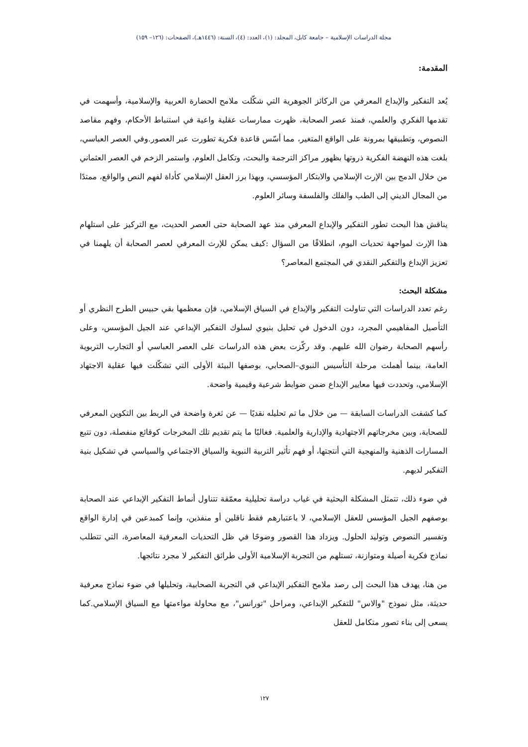مجلة الدراسات الإسلامية – جامعة كابل، المجلد: (١)، العدد: (٤)، السنة: (١٤٤٦هـ)، الصفحات: (١٢٦– ١٥٩)
المقدمة:
يُعد التفكير والإبداع المعرفي من الركائز الجوهرية التي شكّلت ملامح الحضارة العربية والإسلامية، وأسهمت في تقدمها الفكري والعلمي، فمنذ عصر الصحابة، ظهرت ممارسات عقلية واعية في استنباط الأحكام، وفهم مقاصد النصوص، وتطبيقها بمرونة على الواقع المتغير، مما أسّس قاعدة فكرية تطورت عبر العصور.وفي العصر العباسي، بلغت هذه النهضة الفكرية ذروتها بظهور مراكز الترجمة والبحث، وتكامل العلوم، واستمر الزخم في العصر العثماني من خلال الدمج بين الإرث الإسلامي والابتكار المؤسسي، وبهذا برز العقل الإسلامي كأداة لفهم النص والواقع، ممتدًا من المجال الديني إلى الطب والفلك والفلسفة وسائر العلوم.
يناقش هذا البحث تطور التفكير والإبداع المعرفي منذ عهد الصحابة حتى العصر الحديث، مع التركيز على استلهام هذا الإرث لمواجهة تحديات اليوم، انطلاقًا من السؤال :كيف يمكن للإرث المعرفي لعصر الصحابة أن يلهمنا في تعزيز الإبداع والتفكير النقدي في المجتمع المعاصر؟
مشكلة البحث:
رغم تعدد الدراسات التي تناولت التفكير والإبداع في السياق الإسلامي، فإن معظمها بقي حبيس الطرح النظري أو التأصيل المفاهيمي المجرد، دون الدخول في تحليل بنيوي لسلوك التفكير الإبداعي عند الجيل المؤسس، وعلى رأسهم الصحابة رضوان الله عليهم. وقد ركّزت بعض هذه الدراسات على العصر العباسي أو التجارب التربوية العامة، بينما أهملت مرحلة التأسيس النبوي–الصحابي، بوصفها البيئة الأولى التي تشكّلت فيها عقلية الاجتهاد الإسلامي، وتحددت فيها معايير الإبداع ضمن ضوابط شرعية وقيمية واضحة.
كما كشفت الدراسات السابقة — من خلال ما تم تحليله نقديًا — عن ثغرة واضحة في الربط بين التكوين المعرفي للصحابة، وبين مخرجاتهم الاجتهادية والإدارية والعلمية. فغالبًا ما يتم تقديم تلك المخرجات كوقائع منفصلة، دون تتبع المسارات الذهنية والمنهجية التي أنتجتها، أو فهم تأثير التربية النبوية والسياق الاجتماعي والسياسي في تشكيل بنية التفكير لديهم.
في ضوء ذلك، تتمثل المشكلة البحثية في غياب دراسة تحليلية معمّقة تتناول أنماط التفكير الإبداعي عند الصحابة بوصفهم الجيل المؤسس للعقل الإسلامي، لا باعتبارهم فقط ناقلين أو منفذين، وإنما كمبدعين في إدارة الواقع وتفسير النصوص وتوليد الحلول. ويزداد هذا القصور وضوحًا في ظل التحديات المعرفية المعاصرة، التي تتطلب نماذج فكرية أصيلة ومتوازنة، تستلهم من التجربة الإسلامية الأولى طرائق التفكير لا مجرد نتائجها.
من هنا، يهدف هذا البحث إلى رصد ملامح التفكير الإبداعي في التجربة الصحابية، وتحليلها في ضوء نماذج معرفية حديثة، مثل نموذج "والاس" للتفكير الإبداعي، ومراحل "تورانس"، مع محاولة مواءمتها مع السياق الإسلامي.كما يسعى إلى بناء تصور متكامل للعقل
١٢٧